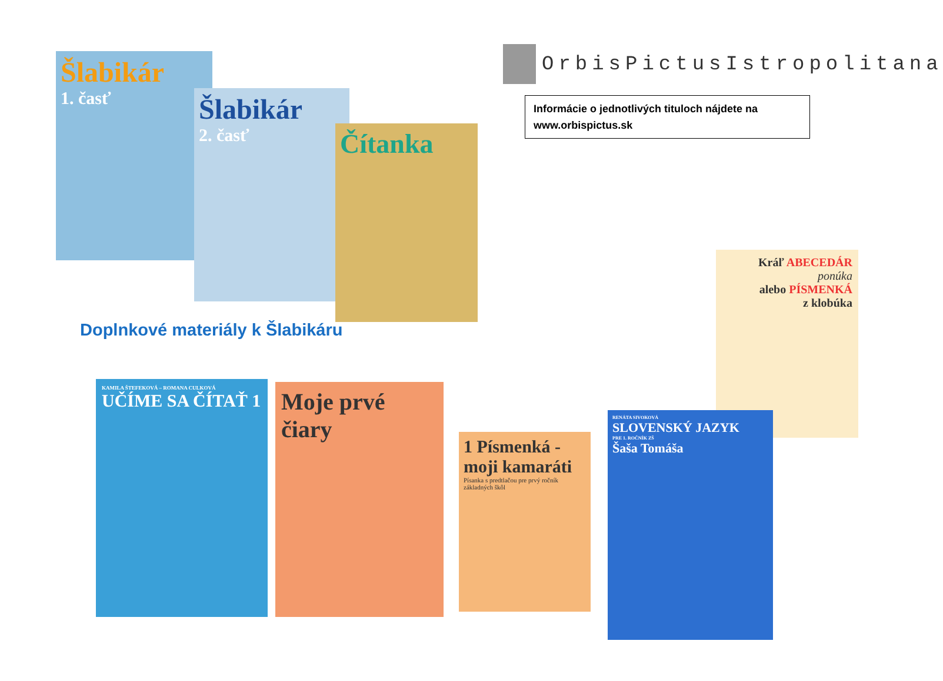Šlabikár
1. časť
Šlabikár
2. časť
Čítanka
OrbisPictusIstropolitana
Informácie o jednotlivých tituloch nájdete na www.orbispictus.sk
Kráľ ABECEDÁR
ponúka
alebo PÍSMENKÁ
z klobúka
Doplnkové materiály k Šlabikáru
KAMILA ŠTEFEKOVÁ – ROMANA CULKOVÁ
UČÍME SA ČÍTAŤ 1
Moje prvé čiary
1 Písmenká -moji kamaráti
Písanka s predtlačou pre prvý ročník základných škôl
RENÁTA SIVOKOVÁ
SLOVENSKÝ JAZYK
PRE 1. ROČNÍK ZŠ
Šaša Tomáša